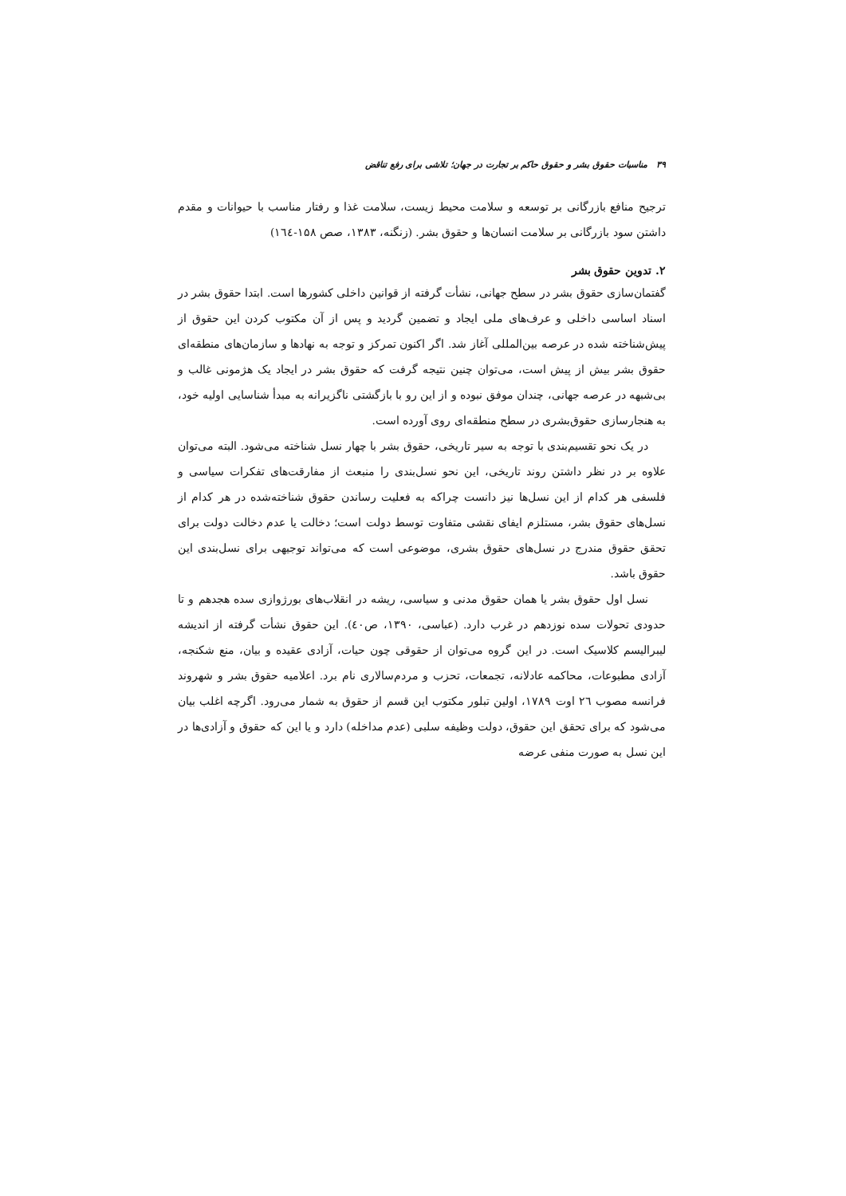۳۹ مناسبات حقوق بشر و حقوق حاکم بر تجارت در جهان؛ تلاشی برای رفع تناقض
ترجیح منافع بازرگانی بر توسعه و سلامت محیط زیست، سلامت غذا و رفتار مناسب با حیوانات و مقدم داشتن سود بازرگانی بر سلامت انسان‌ها و حقوق بشر. (زنگنه، ۱۳۸۳، صص ۱۵۸-۱٦٤)
۲. تدوین حقوق بشر
گفتمان‌سازی حقوق بشر در سطح جهانی، نشأت گرفته از قوانین داخلی کشورها است. ابتدا حقوق بشر در اسناد اساسی داخلی و عرف‌های ملی ایجاد و تضمین گردید و پس از آن مکتوب کردن این حقوق از پیش‌شناخته شده در عرصه بین‌المللی آغاز شد. اگر اکنون تمرکز و توجه به نهادها و سازمان‌های منطقه‌ای حقوق بشر بیش از پیش است، می‌توان چنین نتیجه گرفت که حقوق بشر در ایجاد یک هژمونی غالب و بی‌شبهه در عرصه جهانی، چندان موفق نبوده و از این رو با بازگشتی ناگزیرانه به مبدأ شناسایی اولیه خود، به هنجارسازی حقوق‌بشری در سطح منطقه‌ای روی آورده است.
در یک نحو تقسیم‌بندی با توجه به سیر تاریخی، حقوق بشر با چهار نسل شناخته می‌شود. البته می‌توان علاوه بر در نظر داشتن روند تاریخی، این نحو نسل‌بندی را منبعث از مفارقت‌های تفکرات سیاسی و فلسفی هر کدام از این نسل‌ها نیز دانست چراکه به فعلیت رساندن حقوق شناخته‌شده در هر کدام از نسل‌های حقوق بشر، مستلزم ایفای نقشی متفاوت توسط دولت است؛ دخالت یا عدم دخالت دولت برای تحقق حقوق مندرج در نسل‌های حقوق بشری، موضوعی است که می‌تواند توجیهی برای نسل‌بندی این حقوق باشد.
نسل اول حقوق بشر یا همان حقوق مدنی و سیاسی، ریشه در انقلاب‌های بورژوازی سده هجدهم و تا حدودی تحولات سده نوزدهم در غرب دارد. (عباسی، ۱۳۹۰، ص٤٠). این حقوق نشأت گرفته از اندیشه لیبرالیسم کلاسیک است. در این گروه می‌توان از حقوقی چون حیات، آزادی عقیده و بیان، منع شکنجه، آزادی مطبوعات، محاکمه عادلانه، تجمعات، تحزب و مردم‌سالاری نام برد. اعلامیه حقوق بشر و شهروند فرانسه مصوب ٢٦ اوت ۱۷۸۹، اولین تبلور مکتوب این قسم از حقوق به شمار می‌رود. اگرچه اغلب بیان می‌شود که برای تحقق این حقوق، دولت وظیفه سلبی (عدم مداخله) دارد و یا این که حقوق و آزادی‌ها در این نسل به صورت منفی عرضه